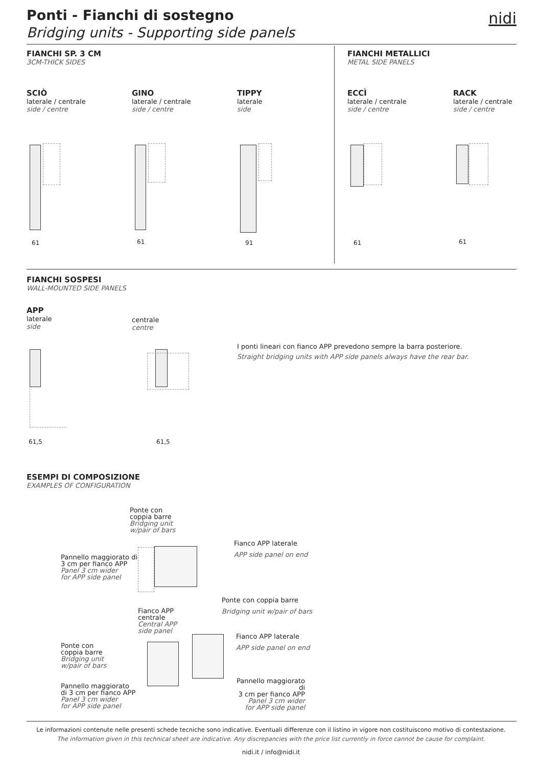Ponti - Fianchi di sostegno
Bridging units - Supporting side panels
nidi
FIANCHI SP. 3 CM
3CM-THICK SIDES
FIANCHI METALLICI
METAL SIDE PANELS
SCIÒ
laterale / centrale
side / centre
GINO
laterale / centrale
side / centre
TIPPY
laterale
side
ECCÌ
laterale / centrale
side / centre
RACK
laterale / centrale
side / centre
61 61 91 61 61
FIANCHI SOSPESI
WALL-MOUNTED SIDE PANELS
APP
laterale
side
centrale
centre
61,5 61,5
I ponti lineari con fianco APP prevedono sempre la barra posteriore.
Straight bridging units with APP side panels always have the rear bar.
ESEMPI DI COMPOSIZIONE
EXAMPLES OF CONFIGURATION
Ponte con
coppia barre
Bridging unit
w/pair of bars
Fianco APP laterale
APP side panel on end
Pannello maggiorato di
3 cm per fianco APP
Panel 3 cm wider
for APP side panel
Ponte con coppia barre
Bridging unit w/pair of bars
Fianco APP
centrale
Central APP
side panel
Fianco APP laterale
APP side panel on end
Ponte con
coppia barre
Bridging unit
w/pair of bars
Pannello maggiorato di
3 cm per fianco APP
Panel 3 cm wider
for APP side panel
Pannello maggiorato
di 3 cm per fianco APP
Panel 3 cm wider
for APP side panel
Le informazioni contenute nelle presenti schede tecniche sono indicative. Eventuali differenze con il listino in vigore non costituiscono motivo di contestazione.
The information given in this technical sheet are indicative. Any discrepancies with the price list currently in force cannot be cause for complaint.
nidi.it / info@nidi.it